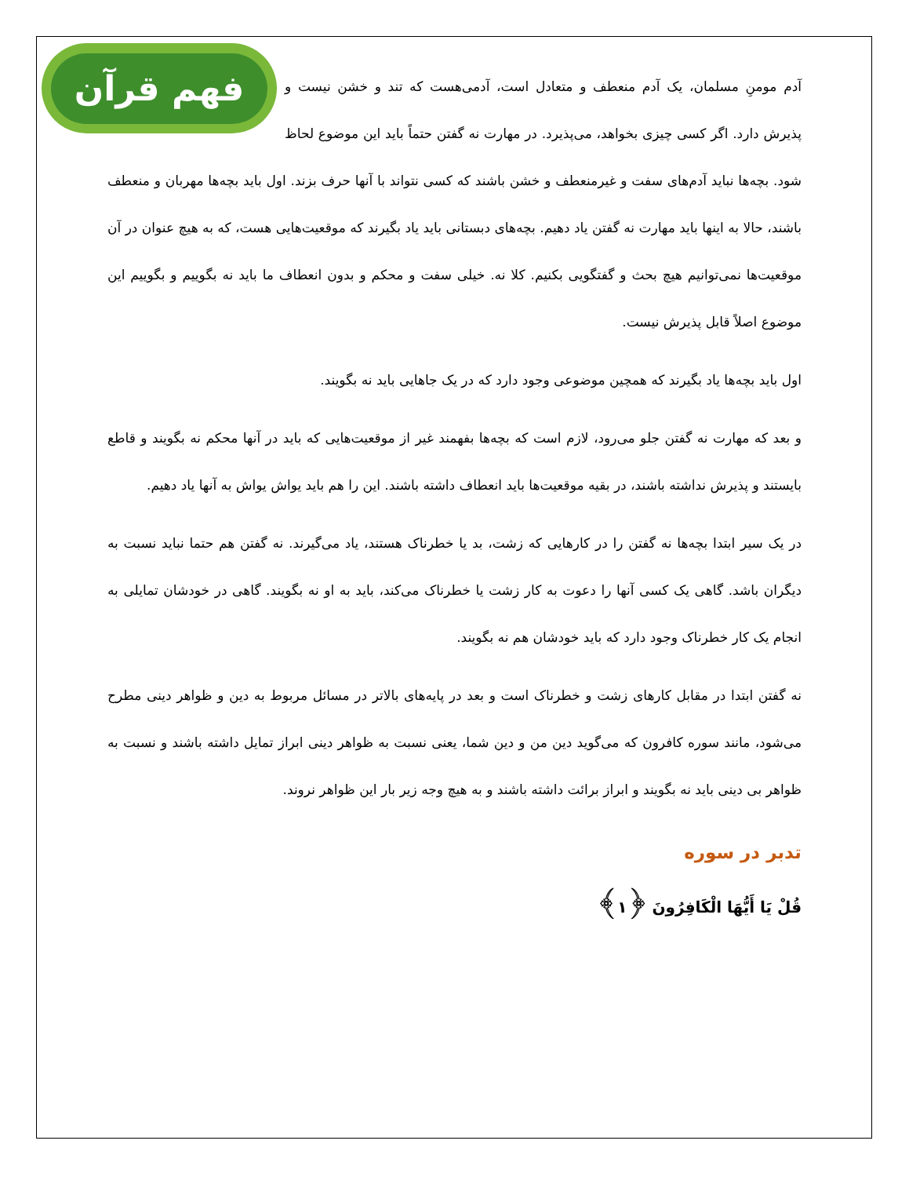فهم قرآن
آدم مومنِ مسلمان، یک آدم منعطف و متعادل است، آدمی‌هست که تند و خشن نیست و پذیرش دارد. اگر کسی چیزی بخواهد، می‌پذیرد. در مهارت نه گفتن حتماً باید این موضوع لحاظ شود. بچه‌ها نباید آدم‌های سفت و غیرمنعطف و خشن باشند که کسی نتواند با آنها حرف بزند. اول باید بچه‌ها مهربان و منعطف باشند، حالا به اینها باید مهارت نه گفتن یاد دهیم. بچه‌های دبستانی باید یاد بگیرند که موقعیت‌هایی هست، که به هیچ عنوان در آن موقعیت‌ها نمی‌توانیم هیچ بحث و گفتگویی بکنیم. کلا نه. خیلی سفت و محکم و بدون انعطاف ما باید نه بگوییم و بگوییم این موضوع اصلاً قابل پذیرش نیست.
اول باید بچه‌ها یاد بگیرند که همچین موضوعی وجود دارد که در یک جاهایی باید نه بگویند.
و بعد که مهارت نه گفتن جلو می‌رود، لازم است که بچه‌ها بفهمند غیر از موقعیت‌هایی که باید در آنها محکم نه بگویند و قاطع بایستند و پذیرش نداشته باشند، در بقیه موقعیت‌ها باید انعطاف داشته باشند. این را هم باید یواش یواش به آنها یاد دهیم.
در یک سیر ابتدا بچه‌ها نه گفتن را در کارهایی که زشت، بد یا خطرناک هستند، یاد می‌گیرند. نه گفتن هم حتما نباید نسبت به دیگران باشد. گاهی یک کسی آنها را دعوت به کار زشت یا خطرناک می‌کند، باید به او نه بگویند. گاهی در خودشان تمایلی به انجام یک کار خطرناک وجود دارد که باید خودشان هم نه بگویند.
نه گفتن ابتدا در مقابل کارهای زشت و خطرناک است و بعد در پایه‌های بالاتر در مسائل مربوط به دین و ظواهر دینی مطرح می‌شود، مانند سوره کافرون که می‌گوید دین من و دین شما، یعنی نسبت به ظواهر دینی ابراز تمایل داشته باشند و نسبت به ظواهر بی دینی باید نه بگویند و ابراز برائت داشته باشند و به هیچ وجه زیر بار این ظواهر نروند.
تدبر در سوره
قُلْ يَا أَيُّهَا الْكَافِرُونَ ﴿١﴾